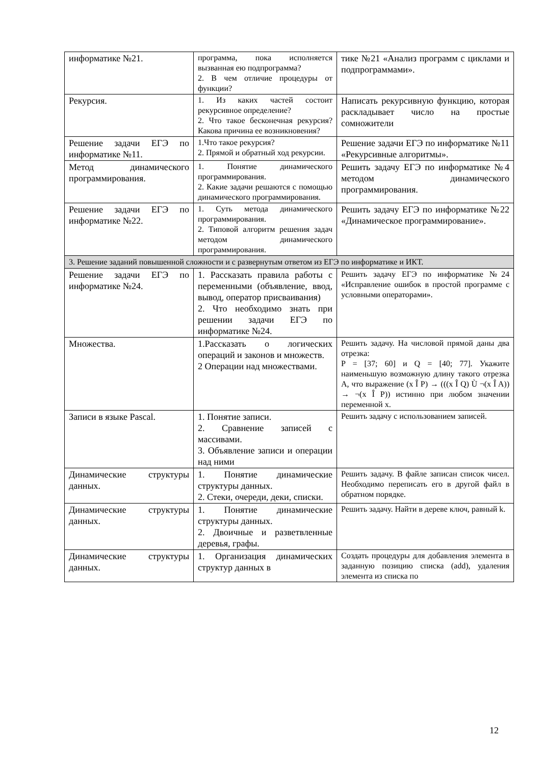| информатике №21. | программа, пока исполняется вызванная ею подпрограмма? 2. В чем отличие процедуры от функции? | тике №21 «Анализ программ с циклами и подпрограммами». |
| Рекурсия. | 1. Из каких частей состоит рекурсивное определение? 2. Что такое бесконечная рекурсия? Какова причина ее возникновения? | Написать рекурсивную функцию, которая раскладывает число на простые сомножители |
| Решение задачи ЕГЭ по информатике №11. | 1.Что такое рекурсия? 2. Прямой и обратный ход рекурсии. | Решение задачи ЕГЭ по информатике №11 «Рекурсивные алгоритмы». |
| Метод динамического программирования. | 1. Понятие динамического программирования. 2. Какие задачи решаются с помощью динамического программирования. | Решить задачу ЕГЭ по информатике №4 методом динамического программирования. |
| Решение задачи ЕГЭ по информатике №22. | 1. Суть метода динамического программирования. 2. Типовой алгоритм решения задач методом динамического программирования. | Решить задачу ЕГЭ по информатике №22 «Динамическое программирование». |
| 3. Решение заданий повышенной сложности и с развернутым ответом из ЕГЭ по информатике и ИКТ. | | |
| Решение задачи ЕГЭ по информатике №24. | 1. Рассказать правила работы с переменными (объявление, ввод, вывод, оператор присваивания) 2. Что необходимо знать при решении задачи ЕГЭ по информатике №24. | Решить задачу ЕГЭ по информатике №24 «Исправление ошибок в простой программе с условными операторами». |
| Множества. | 1.Рассказать о логических операций и законов и множеств. 2 Операции над множествами. | Решить задачу. На числовой прямой даны два отрезка: P = [37; 60] и Q = [40; 77]. Укажите наименьшую возможную длину такого отрезка A, что выражение (x Î P) → (((x Î Q) Ù ¬(x Î A)) → ¬(x Î P)) истинно при любом значении переменной х. |
| Записи в языке Pascal. | 1. Понятие записи. 2. Сравнение записей с массивами. 3. Объявление записи и операции над ними | Решить задачу с использованием записей. |
| Динамические структуры данных. | 1. Понятие динамические структуры данных. 2. Стеки, очереди, деки, списки. | Решить задачу. В файле записан список чисел. Необходимо переписать его в другой файл в обратном порядке. |
| Динамические структуры данных. | 1. Понятие динамические структуры данных. 2. Двоичные и разветвленные деревья, графы. | Решить задачу. Найти в дереве ключ, равный k. |
| Динамические структуры данных. | 1. Организация динамических структур данных в | Создать процедуры для добавления элемента в заданную позицию списка (add), удаления элемента из списка по |
12